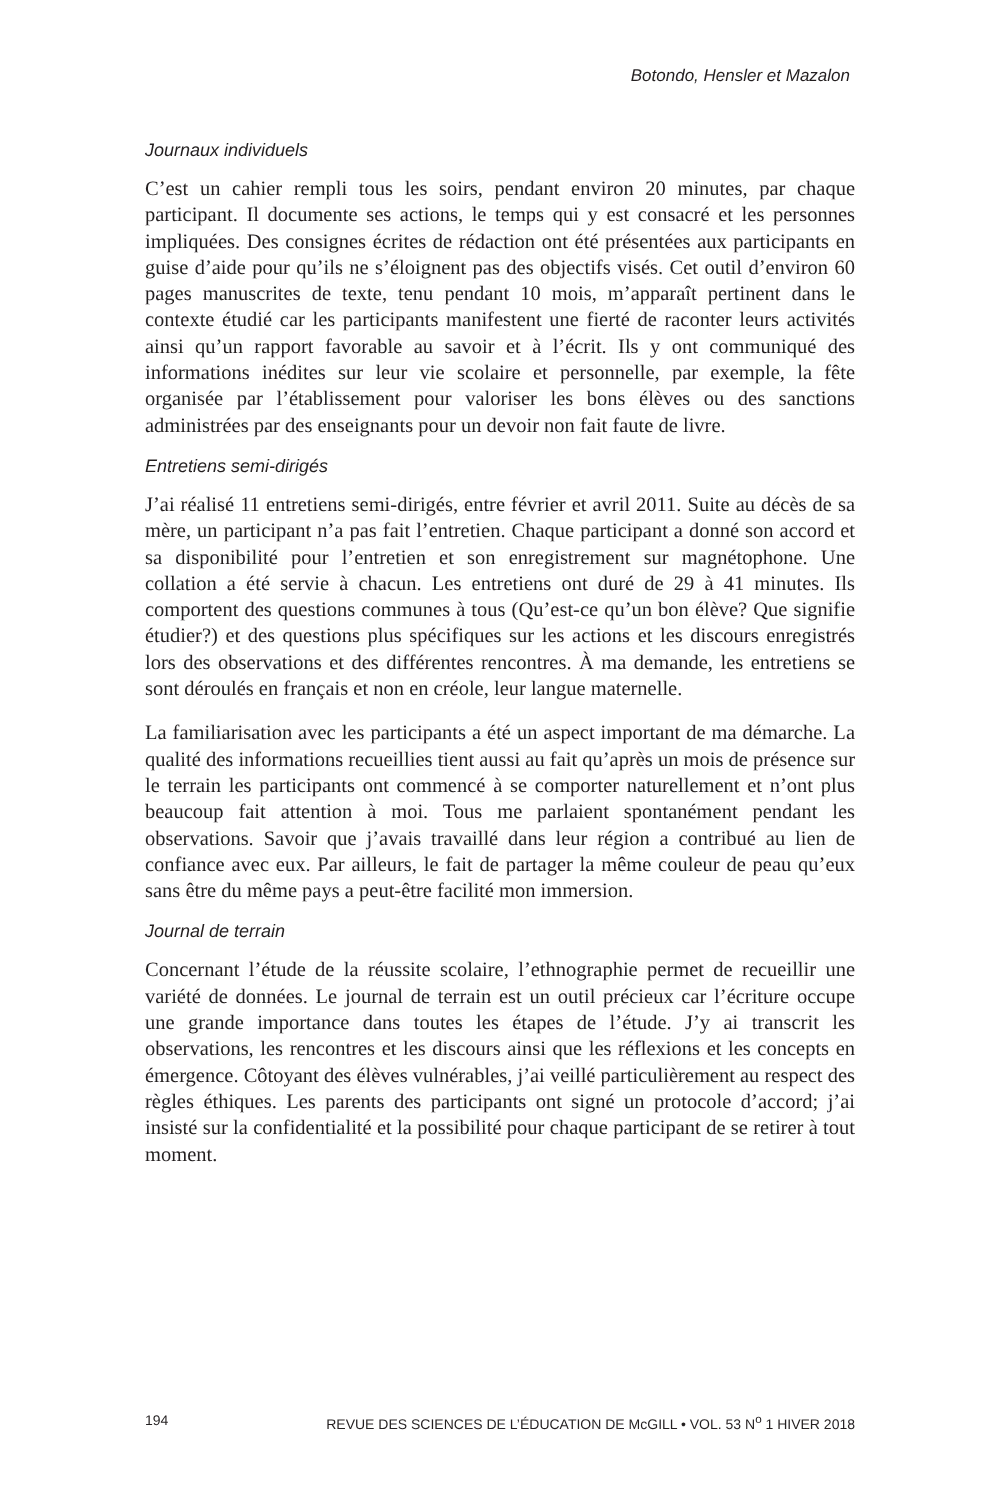Botondo, Hensler et Mazalon
Journaux individuels
C’est un cahier rempli tous les soirs, pendant environ 20 minutes, par chaque participant. Il documente ses actions, le temps qui y est consacré et les personnes impliquées. Des consignes écrites de rédaction ont été présentées aux participants en guise d’aide pour qu’ils ne s’éloignent pas des objectifs visés. Cet outil d’environ 60 pages manuscrites de texte, tenu pendant 10 mois, m’apparaît pertinent dans le contexte étudié car les participants manifestent une fierté de raconter leurs activités ainsi qu’un rapport favorable au savoir et à l’écrit. Ils y ont communiqué des informations inédites sur leur vie scolaire et personnelle, par exemple, la fête organisée par l’établissement pour valoriser les bons élèves ou des sanctions administrées par des enseignants pour un devoir non fait faute de livre.
Entretiens semi-dirigés
J’ai réalisé 11 entretiens semi-dirigés, entre février et avril 2011. Suite au décès de sa mère, un participant n’a pas fait l’entretien. Chaque participant a donné son accord et sa disponibilité pour l’entretien et son enregistrement sur magnétophone. Une collation a été servie à chacun. Les entretiens ont duré de 29 à 41 minutes. Ils comportent des questions communes à tous (Qu’est-ce qu’un bon élève? Que signifie étudier?) et des questions plus spécifiques sur les actions et les discours enregistrés lors des observations et des différentes rencontres. À ma demande, les entretiens se sont déroulés en français et non en créole, leur langue maternelle.
La familiarisation avec les participants a été un aspect important de ma démarche. La qualité des informations recueillies tient aussi au fait qu’après un mois de présence sur le terrain les participants ont commencé à se comporter naturellement et n’ont plus beaucoup fait attention à moi. Tous me parlaient spontanément pendant les observations. Savoir que j’avais travaillé dans leur région a contribué au lien de confiance avec eux. Par ailleurs, le fait de partager la même couleur de peau qu’eux sans être du même pays a peut-être facilité mon immersion.
Journal de terrain
Concernant l’étude de la réussite scolaire, l’ethnographie permet de recueillir une variété de données. Le journal de terrain est un outil précieux car l’écriture occupe une grande importance dans toutes les étapes de l’étude. J’y ai transcrit les observations, les rencontres et les discours ainsi que les réflexions et les concepts en émergence. Côtoyant des élèves vulnérables, j’ai veillé particulièrement au respect des règles éthiques. Les parents des participants ont signé un protocole d’accord; j’ai insisté sur la confidentialité et la possibilité pour chaque participant de se retirer à tout moment.
194 REVUE DES SCIENCES DE L’ÉDUCATION DE McGILL • VOL. 53 N<sup>o</sup> 1 HIVER 2018